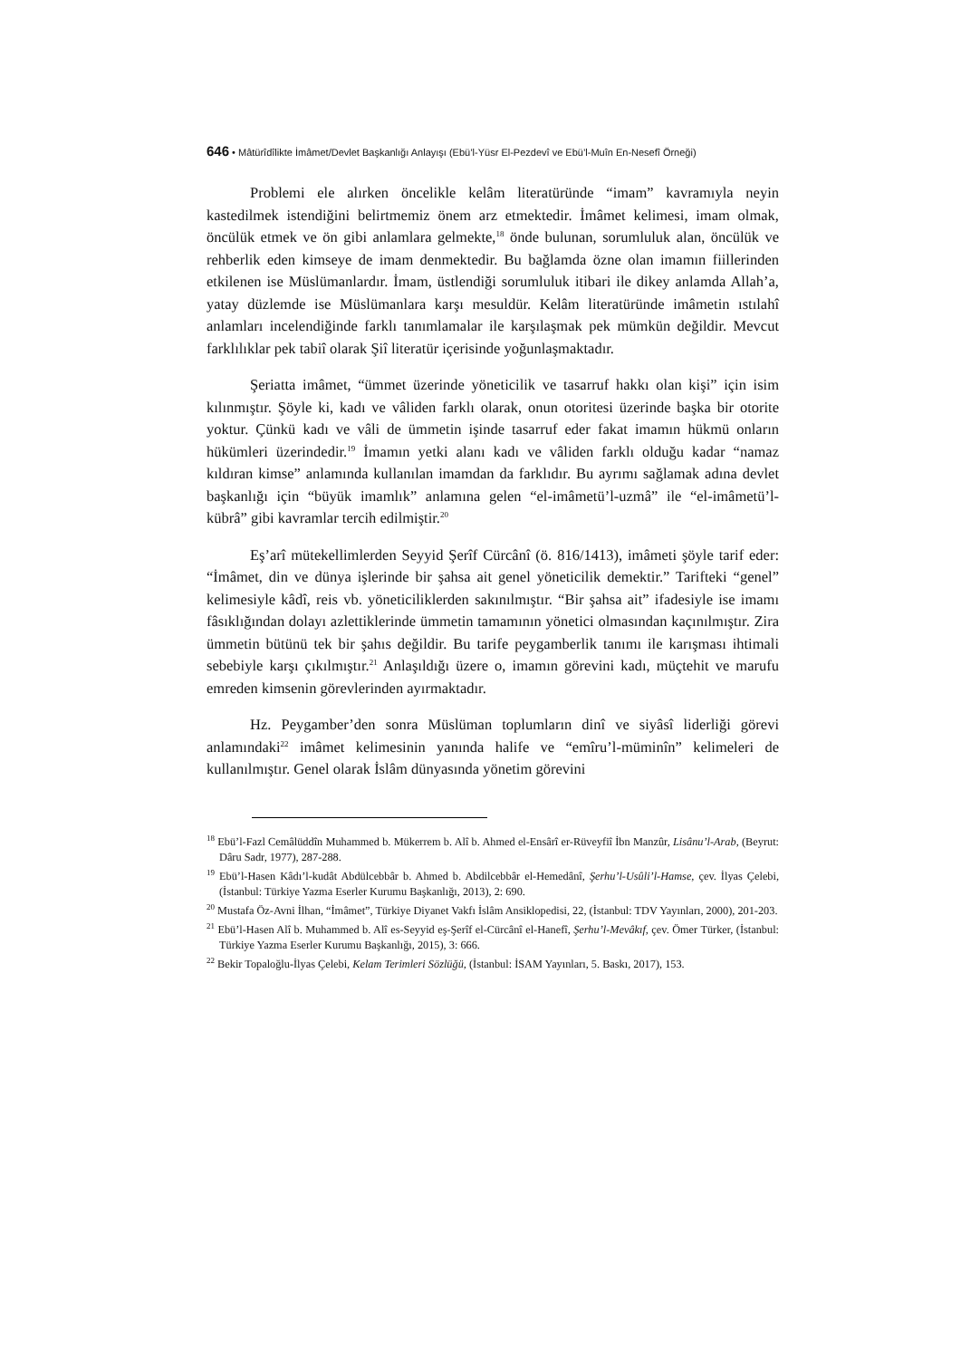646 • Mâtürîdîlikte İmâmet/Devlet Başkanlığı Anlayışı (Ebü’l-Yüsr El-Pezdevî ve Ebü’l-Muîn En-Nesefî Örneği)
Problemi ele alırken öncelikle kelâm literatüründe “imam” kavramıyla neyin kastedilmek istendiğini belirtmemiz önem arz etmektedir. İmâmet kelimesi, imam olmak, öncülük etmek ve ön gibi anlamlara gelmekte,<sup>18</sup> önde bulunan, sorumluluk alan, öncülük ve rehberlik eden kimseye de imam denmektedir. Bu bağlamda özne olan imamın fiillerinden etkilenen ise Müslümanlardır. İmam, üstlendiği sorumluluk itibari ile dikey anlamda Allah’a, yatay düzlemde ise Müslümanlara karşı mesuldür. Kelâm literatüründe imâmetin ıstılahî anlamları incelendiğinde farklı tanımlamalar ile karşılaşmak pek mümkün değildir. Mevcut farklılıklar pek tabiî olarak Şiî literatür içerisinde yoğunlaşmaktadır.
Şeriatta imâmet, “ümmet üzerinde yöneticilik ve tasarruf hakkı olan kişi” için isim kılınmıştır. Şöyle ki, kadı ve vâliden farklı olarak, onun otoritesi üzerinde başka bir otorite yoktur. Çünkü kadı ve vâli de ümmetin işinde tasarruf eder fakat imamın hükmü onların hükümleri üzerindedir.<sup>19</sup> İmamın yetki alanı kadı ve vâliden farklı olduğu kadar “namaz kıldıran kimse” anlamında kullanılan imamdan da farklıdır. Bu ayrımı sağlamak adına devlet başkanlığı için “büyük imamlık” anlamına gelen “el-imâmetü’l-uzmâ” ile “el-imâmetü’l-kübrâ” gibi kavramlar tercih edilmiştir.<sup>20</sup>
Eş’arî mütekellimlerden Seyyid Şerîf Cürcânî (ö. 816/1413), imâmeti şöyle tarif eder: “İmâmet, din ve dünya işlerinde bir şahsa ait genel yöneticilik demektir.” Tarifteki “genel” kelimesiyle kâdî, reis vb. yöneticiliklerden sakınılmıştır. “Bir şahsa ait” ifadesiyle ise imamı fâsıklığından dolayı azlettiklerinde ümmetin tamamının yönetici olmasından kaçınılmıştır. Zira ümmetin bütünü tek bir şahıs değildir. Bu tarife peygamberlik tanımı ile karışması ihtimali sebebiyle karşı çıkılmıştır.<sup>21</sup> Anlaşıldığı üzere o, imamın görevini kadı, müçtehit ve marufu emreden kimsenin görevlerinden ayırmaktadır.
Hz. Peygamber’den sonra Müslüman toplumların dinî ve siyâsî liderliği görevi anlamındaki<sup>22</sup> imâmet kelimesinin yanında halife ve “emîru’l-müminîn” kelimeleri de kullanılmıştır. Genel olarak İslâm dünyasında yönetim görevini
<sup>18</sup> Ebü’l-Fazl Cemâlüddîn Muhammed b. Mükerrem b. Alî b. Ahmed el-Ensârî er-Rüveyfiî İbn Manzûr, Lisânu’l-Arab, (Beyrut: Dâru Sadr, 1977), 287-288.
<sup>19</sup> Ebü’l-Hasen Kâdı’l-kudât Abdülcebbâr b. Ahmed b. Abdilcebbâr el-Hemedânî, Şerhu’l-Usûli’l-Hamse, çev. İlyas Çelebi, (İstanbul: Türkiye Yazma Eserler Kurumu Başkanlığı, 2013), 2: 690.
<sup>20</sup> Mustafa Öz-Avni İlhan, “İmâmet”, Türkiye Diyanet Vakfı İslâm Ansiklopedisi, 22, (İstanbul: TDV Yayınları, 2000), 201-203.
<sup>21</sup> Ebü’l-Hasen Alî b. Muhammed b. Alî es-Seyyid eş-Şerîf el-Cürcânî el-Hanefî, Şerhu’l-Mevâkıf, çev. Ömer Türker, (İstanbul: Türkiye Yazma Eserler Kurumu Başkanlığı, 2015), 3: 666.
<sup>22</sup> Bekir Topaloğlu-İlyas Çelebi, Kelam Terimleri Sözlüğü, (İstanbul: İSAM Yayınları, 5. Baskı, 2017), 153.